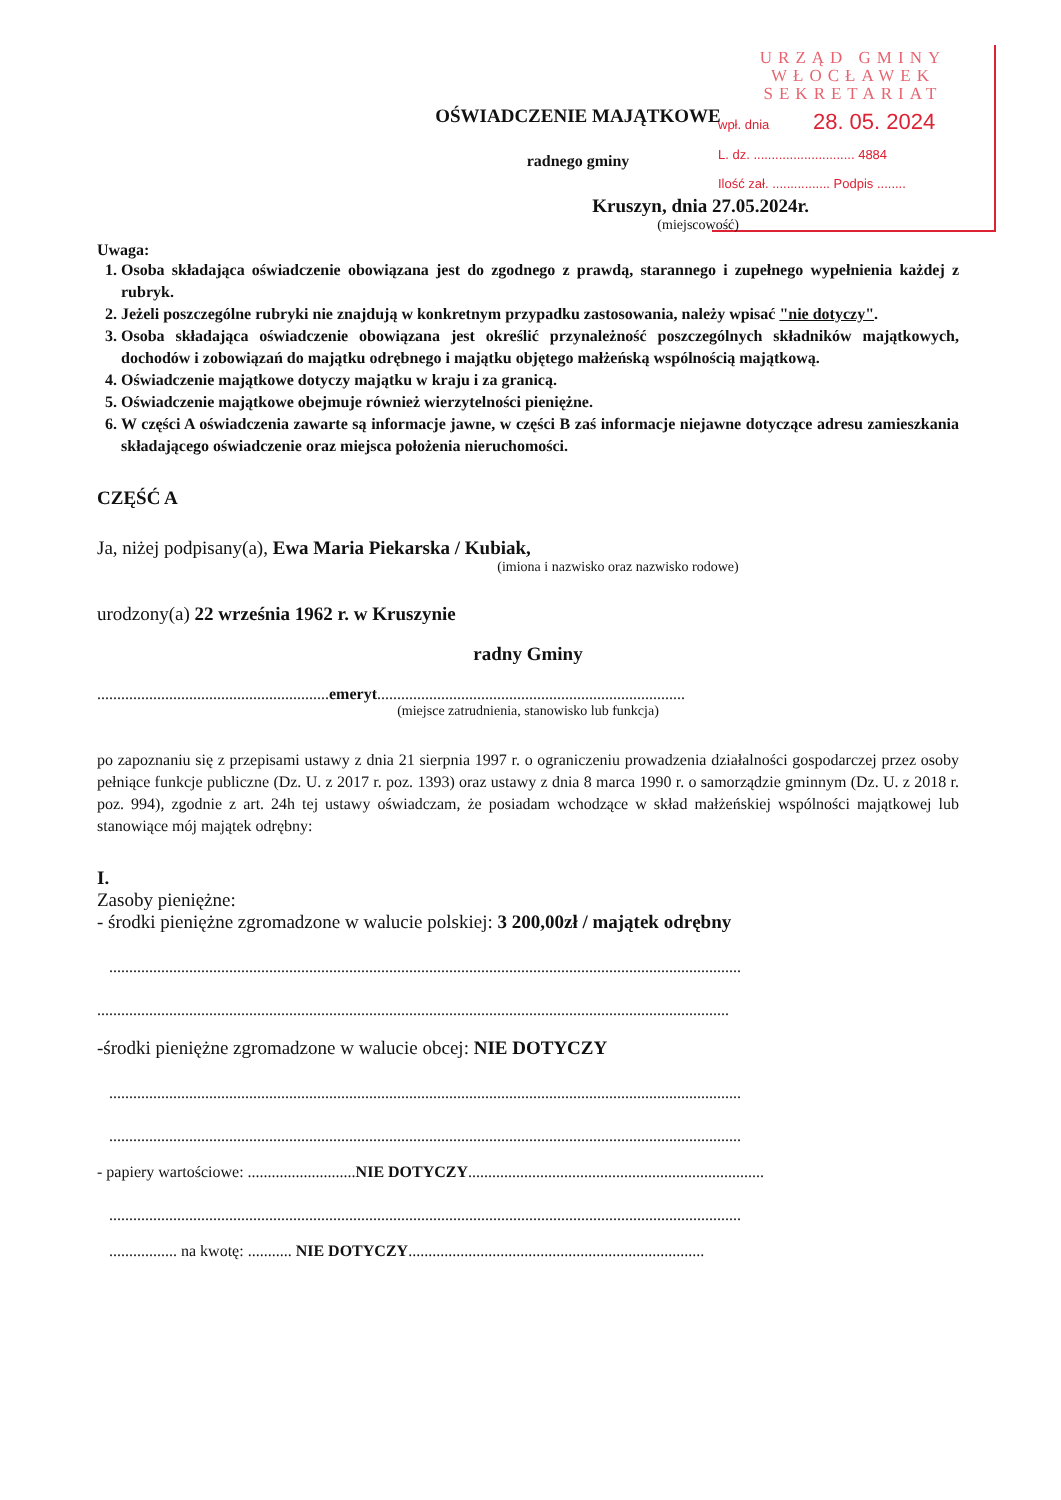URZĄD GMINY
WŁOCŁAWEK
SEKRETARIAT
wpł. dnia 28. 05. 2024
L. dz. ............................ 4884
Ilość zał. ................ Podpis ........
OŚWIADCZENIE MAJĄTKOWE
radnego gminy
Kruszyn, dnia 27.05.2024r.
(miejscowość)
Uwaga:
1. Osoba składająca oświadczenie obowiązana jest do zgodnego z prawdą, starannego i zupełnego wypełnienia każdej z rubryk.
2. Jeżeli poszczególne rubryki nie znajdują w konkretnym przypadku zastosowania, należy wpisać "nie dotyczy".
3. Osoba składająca oświadczenie obowiązana jest określić przynależność poszczególnych składników majątkowych, dochodów i zobowiązań do majątku odrębnego i majątku objętego małżeńską wspólnością majątkową.
4. Oświadczenie majątkowe dotyczy majątku w kraju i za granicą.
5. Oświadczenie majątkowe obejmuje również wierzytelności pieniężne.
6. W części A oświadczenia zawarte są informacje jawne, w części B zaś informacje niejawne dotyczące adresu zamieszkania składającego oświadczenie oraz miejsca położenia nieruchomości.
CZĘŚĆ A
Ja, niżej podpisany(a), Ewa Maria Piekarska / Kubiak,
(imiona i nazwisko oraz nazwisko rodowe)
urodzony(a) 22 września 1962 r. w Kruszynie
radny Gminy
..........................................................emeryt.............................................................................
(miejsce zatrudnienia, stanowisko lub funkcja)
po zapoznaniu się z przepisami ustawy z dnia 21 sierpnia 1997 r. o ograniczeniu prowadzenia działalności gospodarczej przez osoby pełniące funkcje publiczne (Dz. U. z 2017 r. poz. 1393) oraz ustawy z dnia 8 marca 1990 r. o samorządzie gminnym (Dz. U. z 2018 r. poz. 994), zgodnie z art. 24h tej ustawy oświadczam, że posiadam wchodzące w skład małżeńskiej wspólności majątkowej lub stanowiące mój majątek odrębny:
I.
Zasoby pieniężne:
- środki pieniężne zgromadzone w walucie polskiej: 3 200,00zł / majątek odrębny
..............................................................................................................................................................
..............................................................................................................................................................
-środki pieniężne zgromadzone w walucie obcej: NIE DOTYCZY
..............................................................................................................................................................
..............................................................................................................................................................
- papiery wartościowe: ...........................NIE DOTYCZY..........................................................................
..............................................................................................................................................................
................. na kwotę: ........... NIE DOTYCZY..........................................................................